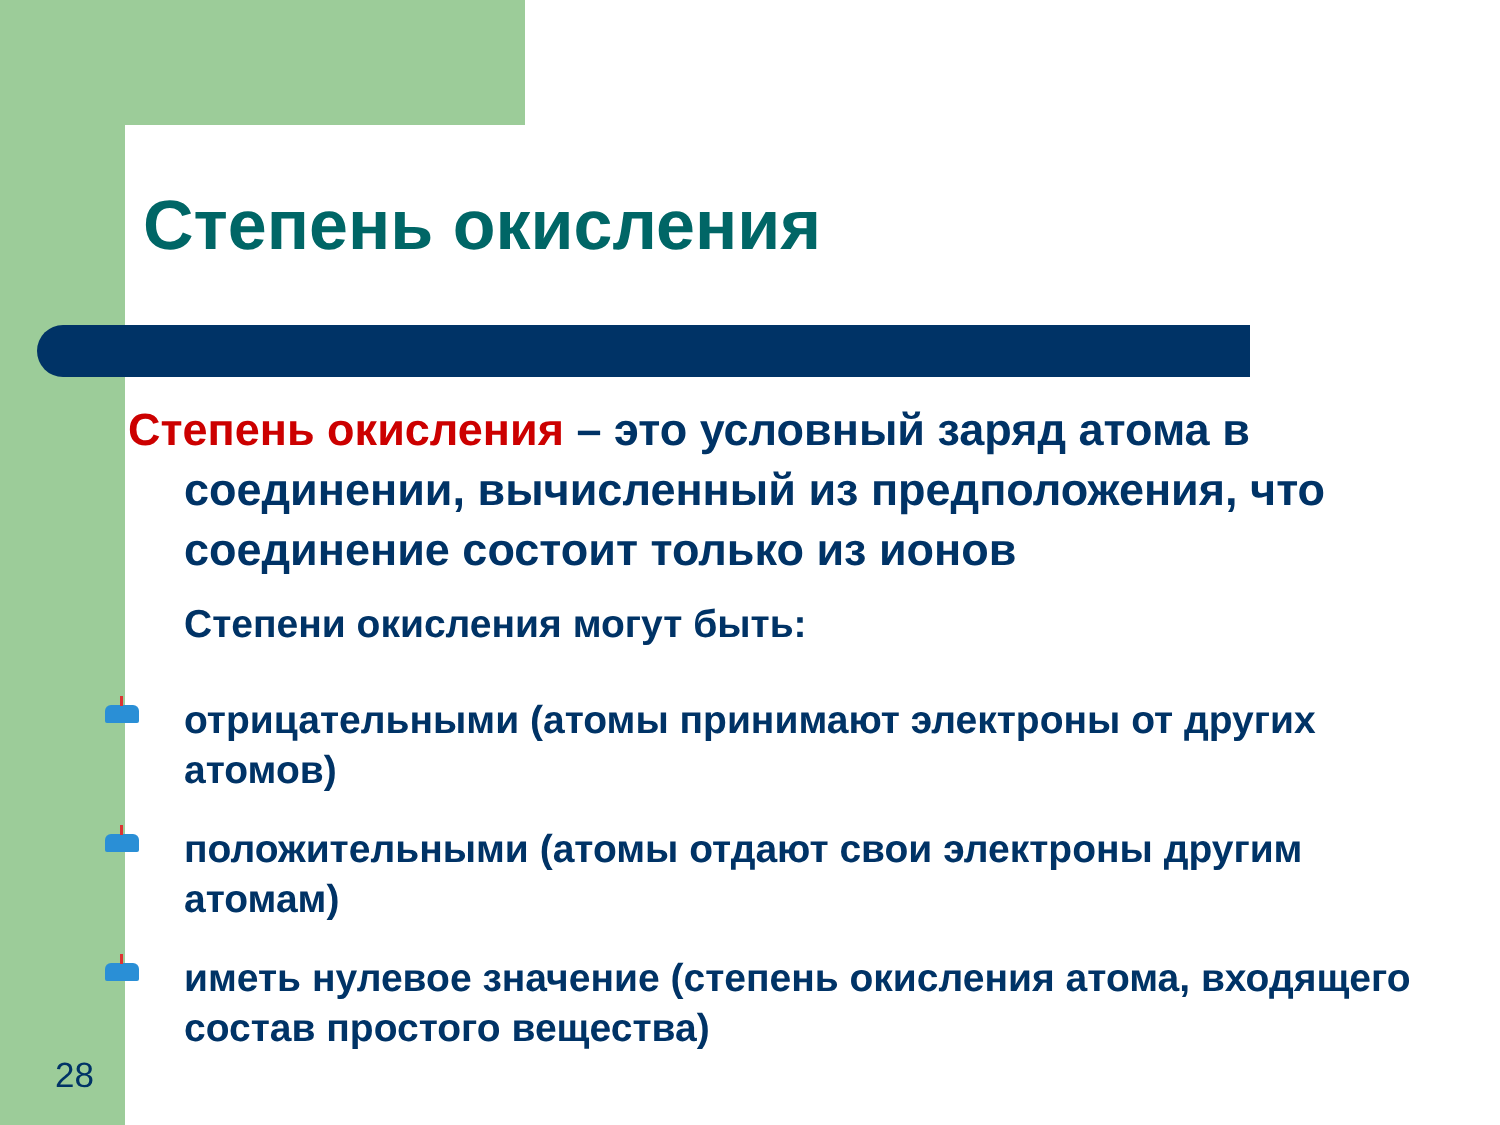Степень окисления
Степень окисления – это условный заряд атома в соединении, вычисленный из предположения, что соединение состоит только из ионов
Степени окисления могут быть:
отрицательными (атомы принимают электроны от других
атомов)
положительными (атомы отдают свои электроны другим
атомам)
иметь нулевое значение (степень окисления атома, входящего
состав простого вещества)
28